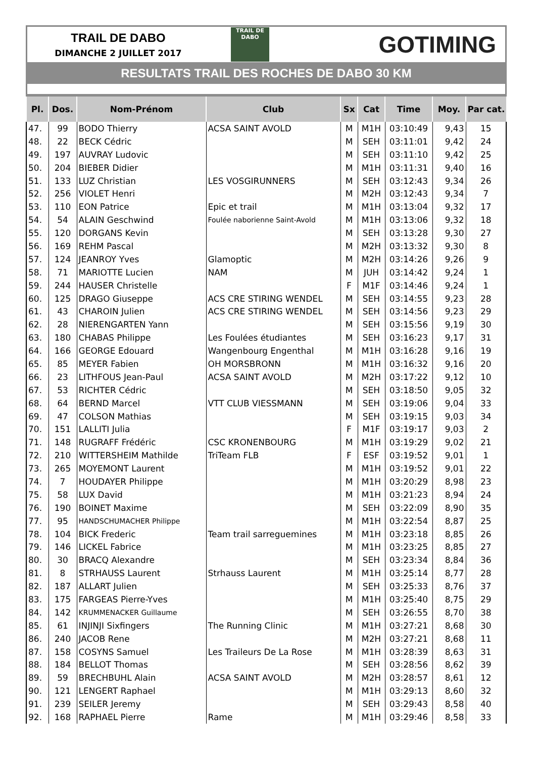TRAIL DE DABO
DIMANCHE 2 JUILLET 2017
TRAIL DE
DABO
GOTIMING
RESULTATS TRAIL DES ROCHES DE DABO 30 KM
| Pl. | Dos. | Nom-Prénom | Club | Sx | Cat | Time | Moy. | Par cat. |
| --- | --- | --- | --- | --- | --- | --- | --- | --- |
| 47. | 99 | BODO Thierry | ACSA SAINT AVOLD | M | M1H | 03:10:49 | 9,43 | 15 |
| 48. | 22 | BECK Cédric | | M | SEH | 03:11:01 | 9,42 | 24 |
| 49. | 197 | AUVRAY Ludovic | | M | SEH | 03:11:10 | 9,42 | 25 |
| 50. | 204 | BIEBER Didier | | M | M1H | 03:11:31 | 9,40 | 16 |
| 51. | 133 | LUZ Christian | LES VOSGIRUNNERS | M | SEH | 03:12:43 | 9,34 | 26 |
| 52. | 256 | VIOLET Henri | | M | M2H | 03:12:43 | 9,34 | 7 |
| 53. | 110 | EON Patrice | Epic et trail | M | M1H | 03:13:04 | 9,32 | 17 |
| 54. | 54 | ALAIN Geschwind | Foulée naborienne Saint-Avold | M | M1H | 03:13:06 | 9,32 | 18 |
| 55. | 120 | DORGANS Kevin | | M | SEH | 03:13:28 | 9,30 | 27 |
| 56. | 169 | REHM Pascal | | M | M2H | 03:13:32 | 9,30 | 8 |
| 57. | 124 | JEANROY Yves | Glamoptic | M | M2H | 03:14:26 | 9,26 | 9 |
| 58. | 71 | MARIOTTE Lucien | NAM | M | JUH | 03:14:42 | 9,24 | 1 |
| 59. | 244 | HAUSER Christelle | | F | M1F | 03:14:46 | 9,24 | 1 |
| 60. | 125 | DRAGO Giuseppe | ACS CRE STIRING WENDEL | M | SEH | 03:14:55 | 9,23 | 28 |
| 61. | 43 | CHAROIN Julien | ACS CRE STIRING WENDEL | M | SEH | 03:14:56 | 9,23 | 29 |
| 62. | 28 | NIERENGARTEN Yann | | M | SEH | 03:15:56 | 9,19 | 30 |
| 63. | 180 | CHABAS Philippe | Les Foulées étudiantes | M | SEH | 03:16:23 | 9,17 | 31 |
| 64. | 166 | GEORGE Edouard | Wangenbourg Engenthal | M | M1H | 03:16:28 | 9,16 | 19 |
| 65. | 85 | MEYER Fabien | OH MORSBRONN | M | M1H | 03:16:32 | 9,16 | 20 |
| 66. | 23 | LITHFOUS Jean-Paul | ACSA SAINT AVOLD | M | M2H | 03:17:22 | 9,12 | 10 |
| 67. | 53 | RICHTER Cédric | | M | SEH | 03:18:50 | 9,05 | 32 |
| 68. | 64 | BERND Marcel | VTT CLUB VIESSMANN | M | SEH | 03:19:06 | 9,04 | 33 |
| 69. | 47 | COLSON Mathias | | M | SEH | 03:19:15 | 9,03 | 34 |
| 70. | 151 | LALLITI Julia | | F | M1F | 03:19:17 | 9,03 | 2 |
| 71. | 148 | RUGRAFF Frédéric | CSC KRONENBOURG | M | M1H | 03:19:29 | 9,02 | 21 |
| 72. | 210 | WITTERSHEIM Mathilde | TriTeam FLB | F | ESF | 03:19:52 | 9,01 | 1 |
| 73. | 265 | MOYEMONT Laurent | | M | M1H | 03:19:52 | 9,01 | 22 |
| 74. | 7 | HOUDAYER Philippe | | M | M1H | 03:20:29 | 8,98 | 23 |
| 75. | 58 | LUX David | | M | M1H | 03:21:23 | 8,94 | 24 |
| 76. | 190 | BOINET Maxime | | M | SEH | 03:22:09 | 8,90 | 35 |
| 77. | 95 | HANDSCHUMACHER Philippe | | M | M1H | 03:22:54 | 8,87 | 25 |
| 78. | 104 | BICK Frederic | Team trail sarreguemines | M | M1H | 03:23:18 | 8,85 | 26 |
| 79. | 146 | LICKEL Fabrice | | M | M1H | 03:23:25 | 8,85 | 27 |
| 80. | 30 | BRACQ Alexandre | | M | SEH | 03:23:34 | 8,84 | 36 |
| 81. | 8 | STRHAUSS Laurent | Strhauss Laurent | M | M1H | 03:25:14 | 8,77 | 28 |
| 82. | 187 | ALLART Julien | | M | SEH | 03:25:33 | 8,76 | 37 |
| 83. | 175 | FARGEAS Pierre-Yves | | M | M1H | 03:25:40 | 8,75 | 29 |
| 84. | 142 | KRUMMENACKER Guillaume | | M | SEH | 03:26:55 | 8,70 | 38 |
| 85. | 61 | INJINJI Sixfingers | The Running Clinic | M | M1H | 03:27:21 | 8,68 | 30 |
| 86. | 240 | JACOB Rene | | M | M2H | 03:27:21 | 8,68 | 11 |
| 87. | 158 | COSYNS Samuel | Les Traileurs De La Rose | M | M1H | 03:28:39 | 8,63 | 31 |
| 88. | 184 | BELLOT Thomas | | M | SEH | 03:28:56 | 8,62 | 39 |
| 89. | 59 | BRECHBUHL Alain | ACSA SAINT AVOLD | M | M2H | 03:28:57 | 8,61 | 12 |
| 90. | 121 | LENGERT Raphael | | M | M1H | 03:29:13 | 8,60 | 32 |
| 91. | 239 | SEILER Jeremy | | M | SEH | 03:29:43 | 8,58 | 40 |
| 92. | 168 | RAPHAEL Pierre | Rame | M | M1H | 03:29:46 | 8,58 | 33 |